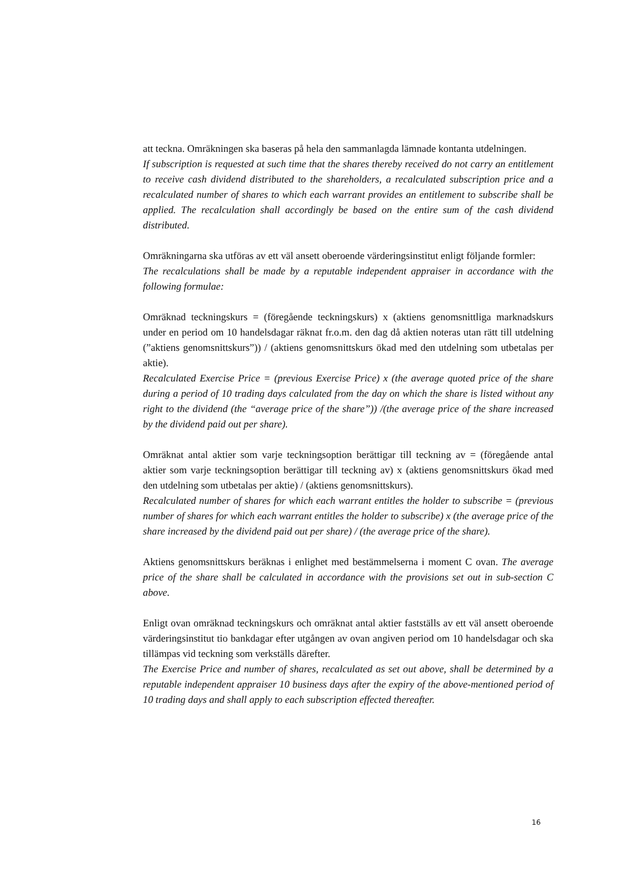att teckna. Omräkningen ska baseras på hela den sammanlagda lämnade kontanta utdelningen.
If subscription is requested at such time that the shares thereby received do not carry an entitlement to receive cash dividend distributed to the shareholders, a recalculated subscription price and a recalculated number of shares to which each warrant provides an entitlement to subscribe shall be applied. The recalculation shall accordingly be based on the entire sum of the cash dividend distributed.
Omräkningarna ska utföras av ett väl ansett oberoende värderingsinstitut enligt följande formler:
The recalculations shall be made by a reputable independent appraiser in accordance with the following formulae:
Omräknad teckningskurs = (föregående teckningskurs) x (aktiens genomsnittliga marknadskurs under en period om 10 handelsdagar räknat fr.o.m. den dag då aktien noteras utan rätt till utdelning (”aktiens genomsnittskurs”)) / (aktiens genomsnittskurs ökad med den utdelning som utbetalas per aktie).
Recalculated Exercise Price = (previous Exercise Price) x (the average quoted price of the share during a period of 10 trading days calculated from the day on which the share is listed without any right to the dividend (the “average price of the share”)) /(the average price of the share increased by the dividend paid out per share).
Omräknat antal aktier som varje teckningsoption berättigar till teckning av = (föregående antal aktier som varje teckningsoption berättigar till teckning av) x (aktiens genomsnittskurs ökad med den utdelning som utbetalas per aktie) / (aktiens genomsnittskurs).
Recalculated number of shares for which each warrant entitles the holder to subscribe = (previous number of shares for which each warrant entitles the holder to subscribe) x (the average price of the share increased by the dividend paid out per share) / (the average price of the share).
Aktiens genomsnittskurs beräknas i enlighet med bestämmelserna i moment C ovan. The average price of the share shall be calculated in accordance with the provisions set out in sub-section C above.
Enligt ovan omräknad teckningskurs och omräknat antal aktier fastställs av ett väl ansett oberoende värderingsinstitut tio bankdagar efter utgången av ovan angiven period om 10 handelsdagar och ska tillämpas vid teckning som verkställs därefter.
The Exercise Price and number of shares, recalculated as set out above, shall be determined by a reputable independent appraiser 10 business days after the expiry of the above-mentioned period of 10 trading days and shall apply to each subscription effected thereafter.
16